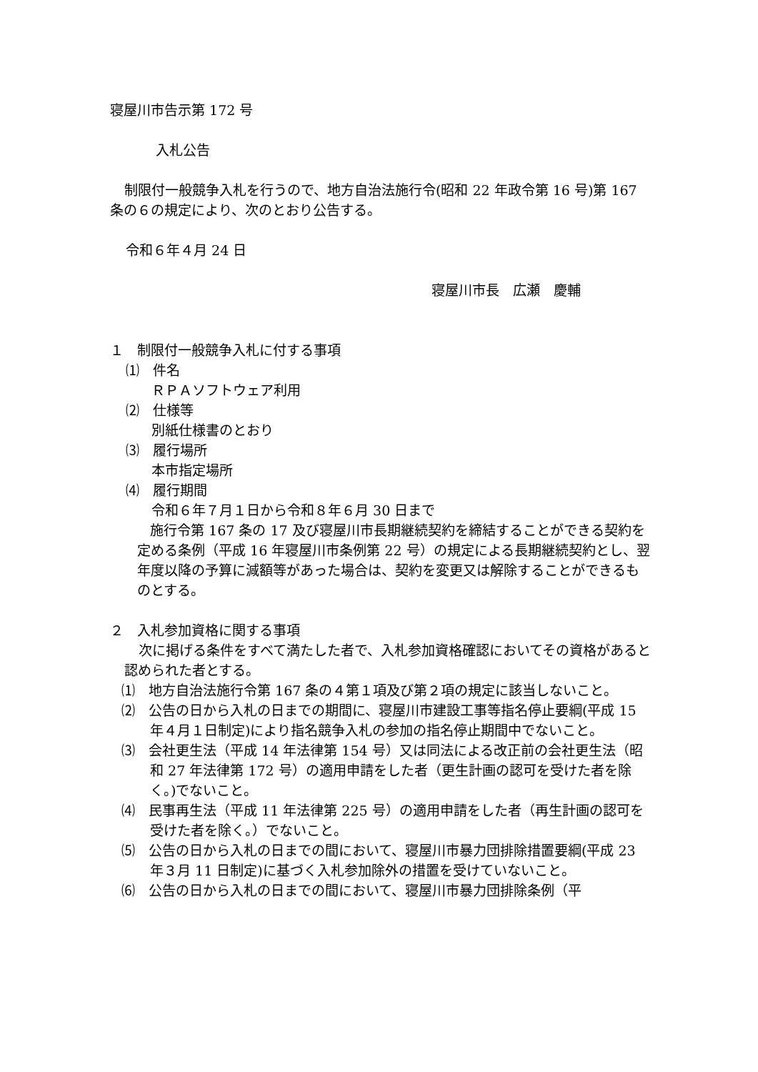寝屋川市告示第 172 号
入札公告
制限付一般競争入札を行うので、地方自治法施行令(昭和 22 年政令第 16 号)第 167 条の６の規定により、次のとおり公告する。
令和６年４月 24 日
寝屋川市長　広瀬　慶輔
１　制限付一般競争入札に付する事項
⑴　件名
ＲＰＡソフトウェア利用
⑵　仕様等
別紙仕様書のとおり
⑶　履行場所
本市指定場所
⑷　履行期間
令和６年７月１日から令和８年６月 30 日まで
施行令第 167 条の 17 及び寝屋川市長期継続契約を締結することができる契約を定める条例（平成 16 年寝屋川市条例第 22 号）の規定による長期継続契約とし、翌年度以降の予算に減額等があった場合は、契約を変更又は解除することができるものとする。
２　入札参加資格に関する事項
次に掲げる条件をすべて満たした者で、入札参加資格確認においてその資格があると認められた者とする。
⑴　地方自治法施行令第 167 条の４第１項及び第２項の規定に該当しないこと。
⑵　公告の日から入札の日までの期間に、寝屋川市建設工事等指名停止要綱(平成 15 年４月１日制定)により指名競争入札の参加の指名停止期間中でないこと。
⑶　会社更生法（平成 14 年法律第 154 号）又は同法による改正前の会社更生法（昭和 27 年法律第 172 号）の適用申請をした者（更生計画の認可を受けた者を除く。)でないこと。
⑷　民事再生法（平成 11 年法律第 225 号）の適用申請をした者（再生計画の認可を受けた者を除く。）でないこと。
⑸　公告の日から入札の日までの間において、寝屋川市暴力団排除措置要綱(平成 23 年３月 11 日制定)に基づく入札参加除外の措置を受けていないこと。
⑹　公告の日から入札の日までの間において、寝屋川市暴力団排除条例（平